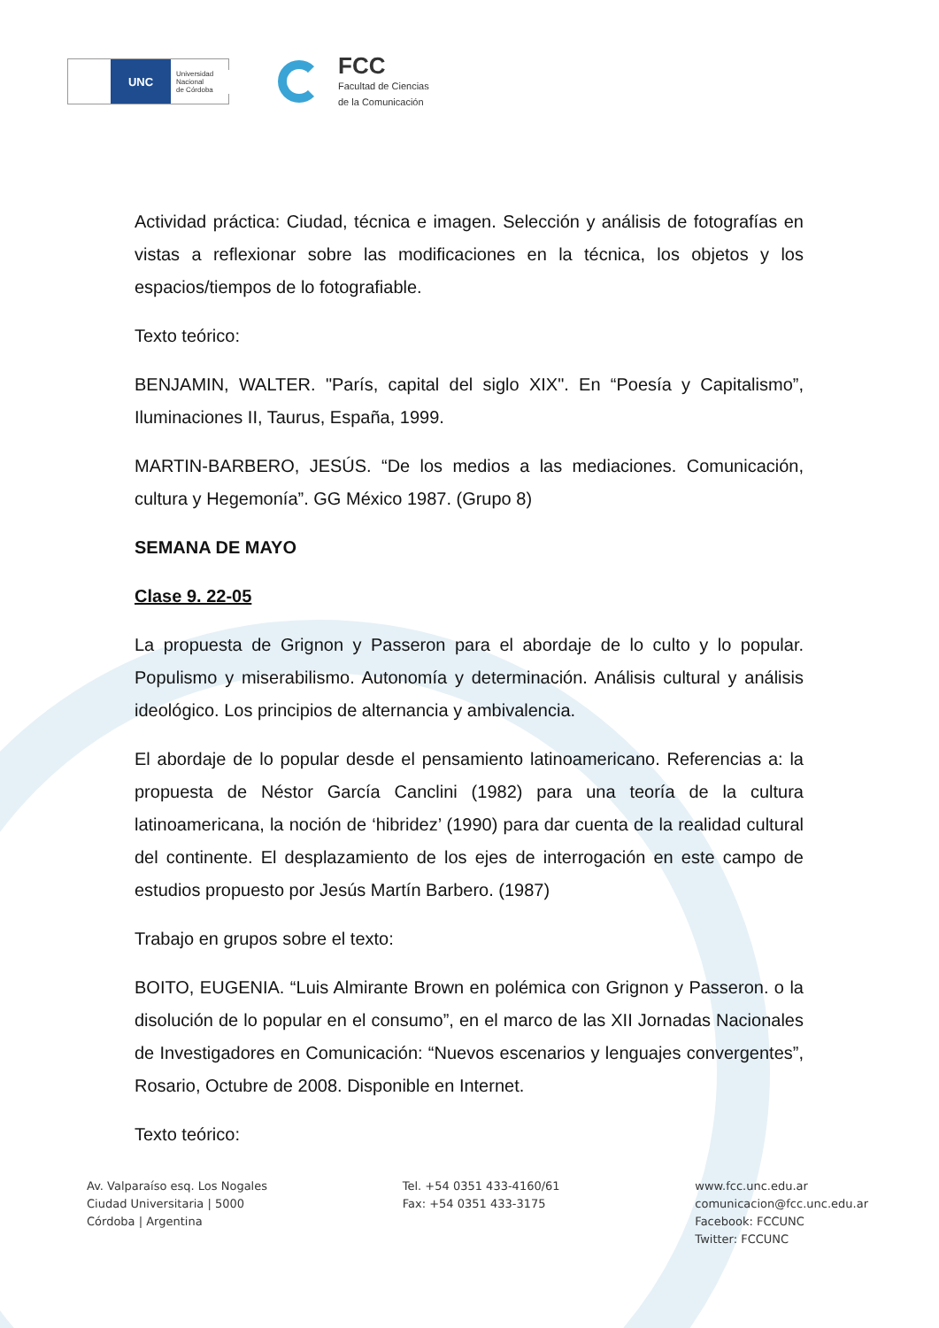UNC
Universidad
Nacional
de Córdoba
FCC
Facultad de Ciencias
de la Comunicación
Actividad práctica: Ciudad, técnica e imagen. Selección y análisis de fotografías en vistas a reflexionar sobre las modificaciones en la técnica, los objetos y los espacios/tiempos de lo fotografiable.
Texto teórico:
BENJAMIN, WALTER. "París, capital del siglo XIX". En “Poesía y Capitalismo”, Iluminaciones II, Taurus, España, 1999.
MARTIN-BARBERO, JESÚS. “De los medios a las mediaciones. Comunicación, cultura y Hegemonía”. GG México 1987. (Grupo 8)
SEMANA DE MAYO
Clase 9. 22-05
La propuesta de Grignon y Passeron para el abordaje de lo culto y lo popular. Populismo y miserabilismo. Autonomía y determinación. Análisis cultural y análisis ideológico. Los principios de alternancia y ambivalencia.
El abordaje de lo popular desde el pensamiento latinoamericano. Referencias a: la propuesta de Néstor García Canclini (1982) para una teoría de la cultura latinoamericana, la noción de ‘hibridez’ (1990) para dar cuenta de la realidad cultural del continente. El desplazamiento de los ejes de interrogación en este campo de estudios propuesto por Jesús Martín Barbero. (1987)
Trabajo en grupos sobre el texto:
BOITO, EUGENIA. “Luis Almirante Brown en polémica con Grignon y Passeron. o la disolución de lo popular en el consumo”, en el marco de las XII Jornadas Nacionales de Investigadores en Comunicación: “Nuevos escenarios y lenguajes convergentes”, Rosario, Octubre de 2008. Disponible en Internet.
Texto teórico:
Av. Valparaíso esq. Los Nogales
Ciudad Universitaria | 5000
Córdoba | Argentina
Tel. +54 0351 433-4160/61
Fax: +54 0351 433-3175
www.fcc.unc.edu.ar
comunicacion@fcc.unc.edu.ar
Facebook: FCCUNC
Twitter: FCCUNC